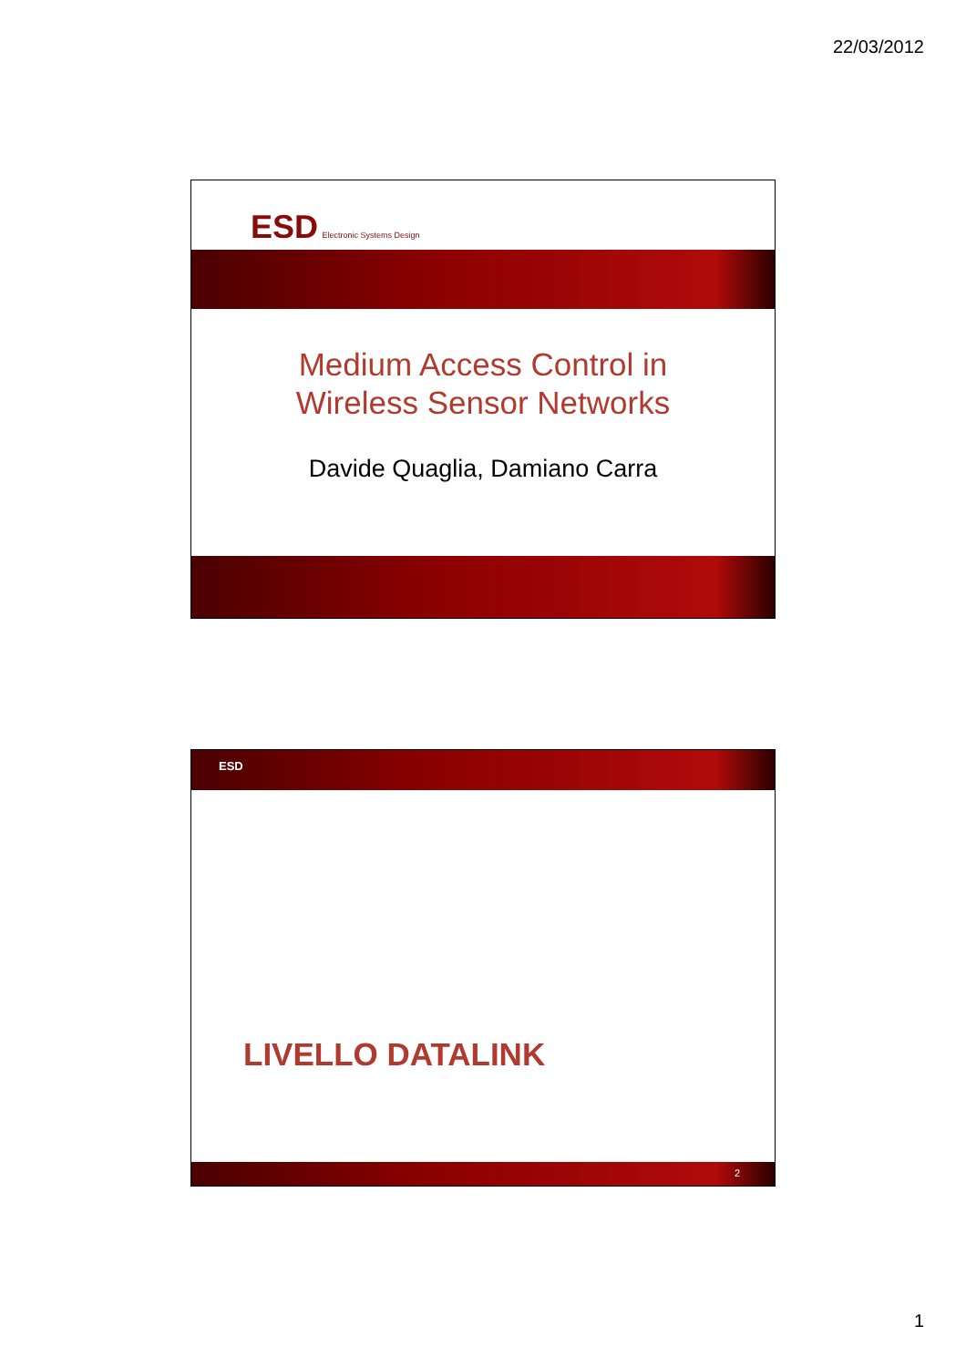22/03/2012
ESD Electronic Systems Design
Medium Access Control in
Wireless Sensor Networks
Davide Quaglia, Damiano Carra
ESD
LIVELLO DATALINK
2
1